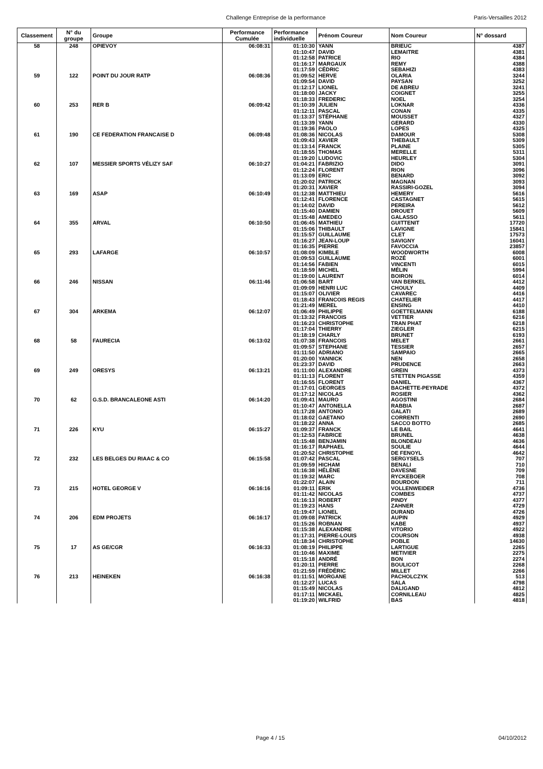Challenge Entreprise de la performance Paris-Versailles 2012
| Classement | N° du groupe | Groupe | Performance Cumulée | Performance individuelle | Prénom Coureur | Nom Coureur | N° dossard |
| --- | --- | --- | --- | --- | --- | --- | --- |
| 58 | 248 | OPIEVOY | 06:08:31 | 01:10:30 | YANN | BRIEUC | 4387 |
| | | | | 01:10:47 | DAVID | LEMAITRE | 4381 |
| | | | | 01:12:58 | PATRICE | RIO | 4384 |
| | | | | 01:16:17 | MARGAUX | REMY | 4388 |
| | | | | 01:17:59 | CÉDRIC | SEBAHIZI | 4383 |
| 59 | 122 | POINT DU JOUR RATP | 06:08:36 | 01:09:52 | HERVE | OLARIA | 3244 |
| | | | | 01:09:54 | DAVID | PAYSAN | 3252 |
| | | | | 01:12:17 | LIONEL | DE ABREU | 3241 |
| | | | | 01:18:00 | JACKY | COIGNET | 3255 |
| | | | | 01:18:33 | FREDERIC | NOEL | 3254 |
| 60 | 253 | RER B | 06:09:42 | 01:10:39 | JULIEN | LOKNAR | 4336 |
| | | | | 01:12:11 | PASCAL | CONAN | 4335 |
| | | | | 01:13:37 | STÉPHANE | MOUSSET | 4327 |
| | | | | 01:13:39 | YANN | GERARD | 4330 |
| | | | | 01:19:36 | PAOLO | LOPES | 4325 |
| 61 | 190 | CE FEDERATION FRANCAISE D | 06:09:48 | 01:08:36 | NICOLAS | DAMOUR | 5308 |
| | | | | 01:09:43 | XAVIER | THEBAULT | 5309 |
| | | | | 01:13:14 | FRANCK | PLAINE | 5305 |
| | | | | 01:18:55 | THOMAS | MERELLE | 5311 |
| | | | | 01:19:20 | LUDOVIC | HEURLEY | 5304 |
| 62 | 107 | MESSIER SPORTS VÉLIZY SAF | 06:10:27 | 01:04:21 | FABRIZIO | DIDO | 3091 |
| | | | | 01:12:24 | FLORENT | RION | 3096 |
| | | | | 01:13:09 | ERIC | BENARD | 3092 |
| | | | | 01:20:02 | PATRICK | MAGNAN | 3093 |
| | | | | 01:20:31 | XAVIER | RASSIRI-GOZEL | 3094 |
| 63 | 169 | ASAP | 06:10:49 | 01:12:38 | MATTHIEU | HEMERY | 5616 |
| | | | | 01:12:41 | FLORENCE | CASTAGNET | 5615 |
| | | | | 01:14:02 | DAVID | PEREIRA | 5612 |
| | | | | 01:15:40 | DAMIEN | DROUET | 5609 |
| | | | | 01:15:48 | AMEDEO | GALASSO | 5611 |
| 64 | 355 | ARVAL | 06:10:50 | 01:06:45 | MATHIEU | GUITTENIT | 17720 |
| | | | | 01:15:06 | THIBAULT | LAVIGNE | 15841 |
| | | | | 01:15:57 | GUILLAUME | CLET | 17573 |
| | | | | 01:16:27 | JEAN-LOUP | SAVIGNY | 16041 |
| | | | | 01:16:35 | PIERRE | FAVOCCIA | 23857 |
| 65 | 293 | LAFARGE | 06:10:57 | 01:08:09 | KIMBLE | WOODWORTH | 6008 |
| | | | | 01:09:53 | GUILLAUME | ROZÉ | 6001 |
| | | | | 01:14:56 | FABIEN | VINCENTI | 6015 |
| | | | | 01:18:59 | MICHEL | MÉLIN | 5994 |
| | | | | 01:19:00 | LAURENT | BOIRON | 6014 |
| 66 | 246 | NISSAN | 06:11:46 | 01:06:58 | BART | VAN BERKEL | 4412 |
| | | | | 01:09:09 | HENRI LUC | CHOULY | 4409 |
| | | | | 01:15:07 | OLIVIER | CAVAREC | 4416 |
| | | | | 01:18:43 | FRANCOIS REGIS | CHATELIER | 4417 |
| | | | | 01:21:49 | MEREL | ENSING | 4410 |
| 67 | 304 | ARKEMA | 06:12:07 | 01:06:49 | PHILIPPE | GOETTELMANN | 6188 |
| | | | | 01:13:32 | FRANCOIS | VETTIER | 6216 |
| | | | | 01:16:23 | CHRISTOPHE | TRAN PHAT | 6218 |
| | | | | 01:17:04 | THIERRY | ZIEGLER | 6215 |
| | | | | 01:18:19 | CHARLY | BRUNET | 6193 |
| 68 | 58 | FAURECIA | 06:13:02 | 01:07:38 | FRANCOIS | MELET | 2661 |
| | | | | 01:09:57 | STEPHANE | TESSIER | 2657 |
| | | | | 01:11:50 | ADRIANO | SAMPAIO | 2665 |
| | | | | 01:20:00 | YANNICK | NEN | 2658 |
| | | | | 01:23:37 | DAVID | PRUDENCE | 2663 |
| 69 | 249 | ORESYS | 06:13:21 | 01:11:00 | ALEXANDRE | GREIN | 4373 |
| | | | | 01:11:13 | FLORENT | STETTEN PIGASSE | 4359 |
| | | | | 01:16:55 | FLORENT | DANIEL | 4367 |
| | | | | 01:17:01 | GEORGES | BACHETTE-PEYRADE | 4372 |
| | | | | 01:17:12 | NICOLAS | ROSIER | 4362 |
| 70 | 62 | G.S.D. BRANCALEONE ASTI | 06:14:20 | 01:09:41 | MAURO | AGOSTINI | 2684 |
| | | | | 01:10:47 | ANTONELLA | RABBIA | 2687 |
| | | | | 01:17:28 | ANTONIO | GALATI | 2689 |
| | | | | 01:18:02 | GAETANO | CORRENTI | 2690 |
| | | | | 01:18:22 | ANNA | SACCO BOTTO | 2685 |
| 71 | 226 | KYU | 06:15:27 | 01:09:37 | FRANCK | LE BAIL | 4641 |
| | | | | 01:12:53 | FABRICE | BRUNEL | 4638 |
| | | | | 01:15:48 | BENJAMIN | BLONDEAU | 4636 |
| | | | | 01:16:17 | RAPHAEL | SOULIE | 4644 |
| | | | | 01:20:52 | CHRISTOPHE | DE FENOYL | 4642 |
| 72 | 232 | LES BELGES DU RIAAC & CO | 06:15:58 | 01:07:42 | PASCAL | SERGYSELS | 707 |
| | | | | 01:09:59 | HICHAM | BENALI | 710 |
| | | | | 01:16:38 | HÉLÈNE | DAVESNE | 709 |
| | | | | 01:19:32 | MARC | RYCKEBOER | 708 |
| | | | | 01:22:07 | ALAIN | BOURDON | 711 |
| 73 | 215 | HOTEL GEORGE V | 06:16:16 | 01:09:11 | ERIK | VOLLENWEIDER | 4736 |
| | | | | 01:11:42 | NICOLAS | COMBES | 4737 |
| | | | | 01:16:13 | ROBERT | PINDY | 4377 |
| | | | | 01:19:23 | HANS | ZAHNER | 4729 |
| | | | | 01:19:47 | LIONEL | DURAND | 4726 |
| 74 | 206 | EDM PROJETS | 06:16:17 | 01:09:08 | PATRICK | AUPIN | 4929 |
| | | | | 01:15:26 | ROBNAN | KABE | 4937 |
| | | | | 01:15:38 | ALEXANDRE | VITORIO | 4922 |
| | | | | 01:17:31 | PIERRE-LOUIS | COURSON | 4938 |
| | | | | 01:18:34 | CHRISTOPHE | POBLE | 14630 |
| 75 | 17 | AS GE/CGR | 06:16:33 | 01:08:19 | PHILIPPE | LARTIGUE | 2265 |
| | | | | 01:10:46 | MAXIME | METIVIER | 2275 |
| | | | | 01:15:18 | ANDRÉ | BON | 2274 |
| | | | | 01:20:11 | PIERRE | BOULICOT | 2268 |
| | | | | 01:21:59 | FRÉDÉRIC | MILLET | 2266 |
| 76 | 213 | HEINEKEN | 06:16:38 | 01:11:51 | MORGANE | PACHOLCZYK | 513 |
| | | | | 01:12:27 | LUCAS | SALA | 4798 |
| | | | | 01:15:49 | NICOLAS | DALIGAND | 4812 |
| | | | | 01:17:11 | MICKAEL | CORNILLEAU | 4825 |
| | | | | 01:19:20 | WILFRID | BAS | 4818 |
Page 4 / 15 04/10/2012